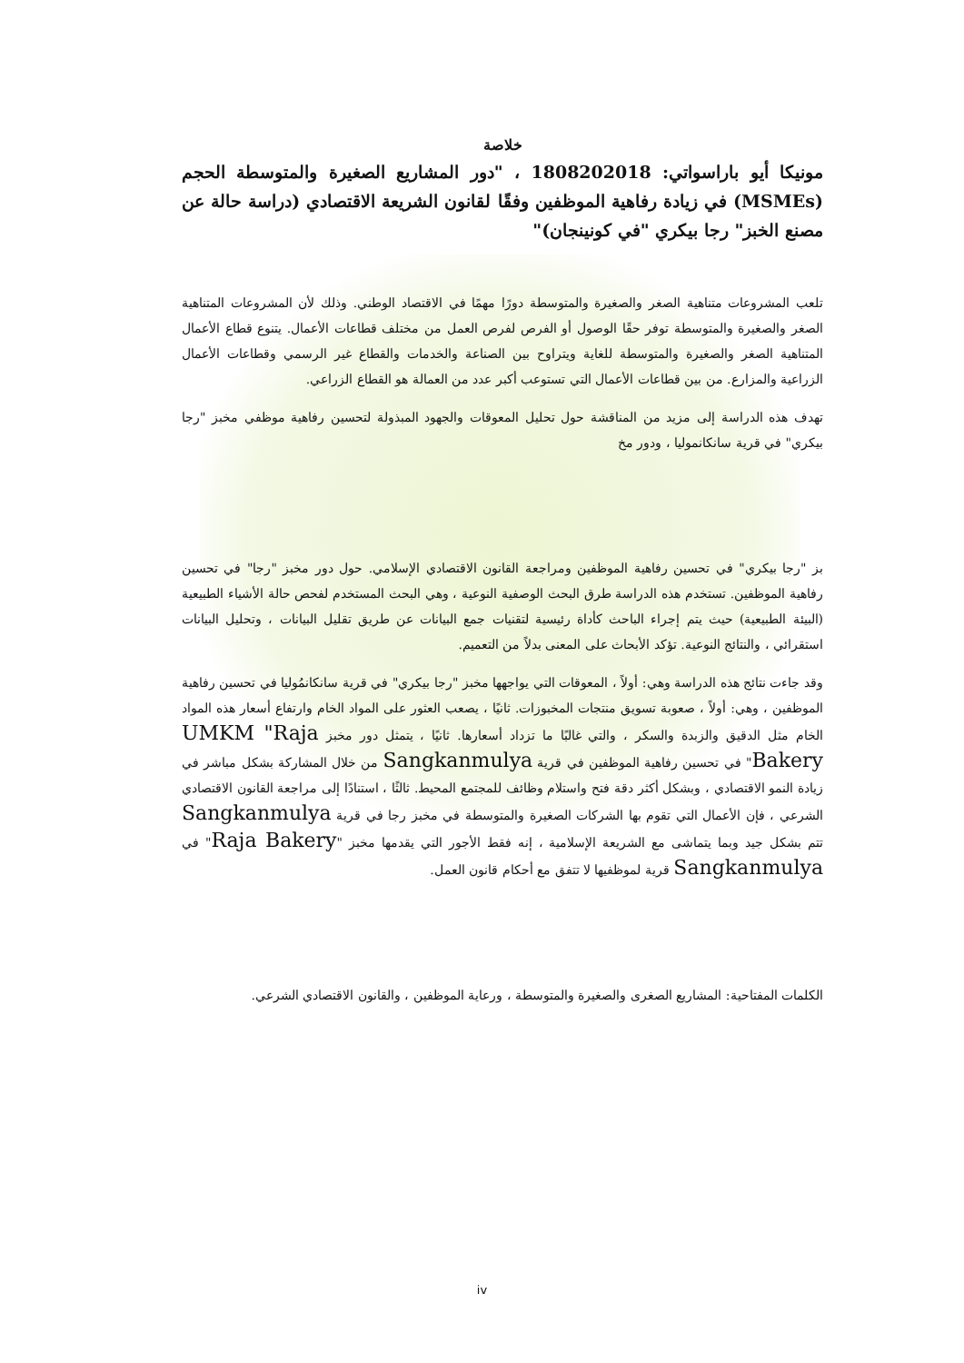خلاصة
مونيكا أيو باراسواتي: 1808202018 ، "دور المشاريع الصغيرة والمتوسطة الحجم (MSMEs) في زيادة رفاهية الموظفين وفقًا لقانون الشريعة الاقتصادي (دراسة حالة عن مصنع الخبز" رجا بيكري "في كونينجان)"
تلعب المشروعات متناهية الصغر والصغيرة والمتوسطة دورًا مهمًا في الاقتصاد الوطني. وذلك لأن المشروعات المتناهية الصغر والصغيرة والمتوسطة توفر حقًا الوصول أو الفرص لفرص العمل من مختلف قطاعات الأعمال. يتنوع قطاع الأعمال المتناهية الصغر والصغيرة والمتوسطة للغاية ويتراوح بين الصناعة والخدمات والقطاع غير الرسمي وقطاعات الأعمال الزراعية والمزارع. من بين قطاعات الأعمال التي تستوعب أكبر عدد من العمالة هو القطاع الزراعي.
تهدف هذه الدراسة إلى مزيد من المناقشة حول تحليل المعوقات والجهود المبذولة لتحسين رفاهية موظفي مخبز "رجا بيكري" في قرية سانكانموليا ، ودور مخ
بز "رجا بيكري" في تحسين رفاهية الموظفين ومراجعة القانون الاقتصادي الإسلامي. حول دور مخبز "رجا" في تحسين رفاهية الموظفين. تستخدم هذه الدراسة طرق البحث الوصفية النوعية ، وهي البحث المستخدم لفحص حالة الأشياء الطبيعية (البيئة الطبيعية) حيث يتم إجراء الباحث كأداة رئيسية لتقنيات جمع البيانات عن طريق تقليل البيانات ، وتحليل البيانات استقرائي ، والنتائج النوعية. تؤكد الأبحاث على المعنى بدلاً من التعميم.
وقد جاءت نتائج هذه الدراسة وهي: أولاً ، المعوقات التي يواجهها مخبز "رجا بيكري" في قرية سانكانمُوليا في تحسين رفاهية الموظفين ، وهي: أولاً ، صعوبة تسويق منتجات المخبوزات. ثانيًا ، يصعب العثور على المواد الخام وارتفاع أسعار هذه المواد الخام مثل الدقيق والزبدة والسكر ، والتي غالبًا ما تزداد أسعارها. ثانيًا ، يتمثل دور مخبز UMKM "Raja Bakery" في تحسين رفاهية الموظفين في قرية Sangkanmulya من خلال المشاركة بشكل مباشر في زيادة النمو الاقتصادي ، وبشكل أكثر دقة فتح واستلام وظائف للمجتمع المحيط. ثالثًا ، استنادًا إلى مراجعة القانون الاقتصادي الشرعي ، فإن الأعمال التي تقوم بها الشركات الصغيرة والمتوسطة في مخبز رجا في قرية Sangkanmulya تتم بشكل جيد وبما يتماشى مع الشريعة الإسلامية ، إنه فقط الأجور التي يقدمها مخبز "Raja Bakery" في Sangkanmulya قرية لموظفيها لا تتفق مع أحكام قانون العمل.
الكلمات المفتاحية: المشاريع الصغرى والصغيرة والمتوسطة ، ورعاية الموظفين ، والقانون الاقتصادي الشرعي.
iv